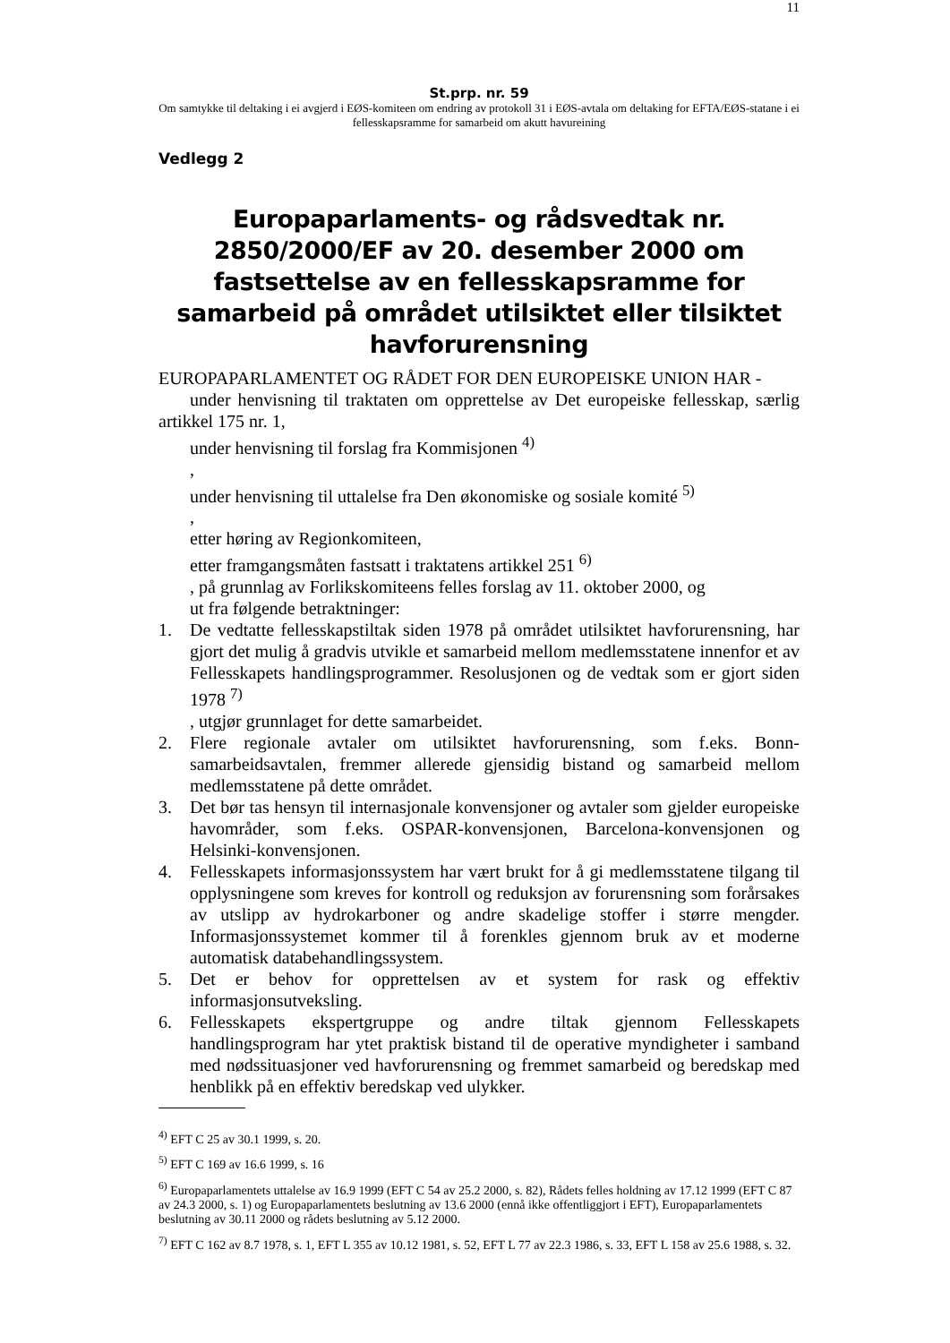St.prp. nr. 59 11
Om samtykke til deltaking i ei avgjerd i EØS-komiteen om endring av protokoll 31 i EØS-avtala om deltaking for EFTA/EØS-statane i ei fellesskapsramme for samarbeid om akutt havureining
Vedlegg 2
Europaparlaments- og rådsvedtak nr. 2850/2000/EF av 20. desember 2000 om fastsettelse av en fellesskapsramme for samarbeid på området utilsiktet eller tilsiktet havforurensning
EUROPAPARLAMENTET OG RÅDET FOR DEN EUROPEISKE UNION HAR -
under henvisning til traktaten om opprettelse av Det europeiske fellesskap, særlig artikkel 175 nr. 1,
under henvisning til forslag fra Kommisjonen <sup>4)</sup>
,
under henvisning til uttalelse fra Den økonomiske og sosiale komité <sup>5)</sup>
,
etter høring av Regionkomiteen,
etter framgangsmåten fastsatt i traktatens artikkel 251 <sup>6)</sup>
, på grunnlag av Forlikskomiteens felles forslag av 11. oktober 2000, og
ut fra følgende betraktninger:
1. De vedtatte fellesskapstiltak siden 1978 på området utilsiktet havforurensning, har gjort det mulig å gradvis utvikle et samarbeid mellom medlemsstatene innenfor et av Fellesskapets handlingsprogrammer. Resolusjonen og de vedtak som er gjort siden 1978 <sup>7)</sup>
, utgjør grunnlaget for dette samarbeidet.
2. Flere regionale avtaler om utilsiktet havforurensning, som f.eks. Bonn-samarbeidsavtalen, fremmer allerede gjensidig bistand og samarbeid mellom medlemsstatene på dette området.
3. Det bør tas hensyn til internasjonale konvensjoner og avtaler som gjelder europeiske havområder, som f.eks. OSPAR-konvensjonen, Barcelona-konvensjonen og Helsinki-konvensjonen.
4. Fellesskapets informasjonssystem har vært brukt for å gi medlemsstatene tilgang til opplysningene som kreves for kontroll og reduksjon av forurensning som forårsakes av utslipp av hydrokarboner og andre skadelige stoffer i større mengder. Informasjonssystemet kommer til å forenkles gjennom bruk av et moderne automatisk databehandlingssystem.
5. Det er behov for opprettelsen av et system for rask og effektiv informasjonsutveksling.
6. Fellesskapets ekspertgruppe og andre tiltak gjennom Fellesskapets handlingsprogram har ytet praktisk bistand til de operative myndigheter i samband med nødssituasjoner ved havforurensning og fremmet samarbeid og beredskap med henblikk på en effektiv beredskap ved ulykker.
<sup>4)</sup> EFT C 25 av 30.1 1999, s. 20.
<sup>5)</sup> EFT C 169 av 16.6 1999, s. 16
<sup>6)</sup> Europaparlamentets uttalelse av 16.9 1999 (EFT C 54 av 25.2 2000, s. 82), Rådets felles holdning av 17.12 1999 (EFT C 87 av 24.3 2000, s. 1) og Europaparlamentets beslutning av 13.6 2000 (ennå ikke offentliggjort i EFT), Europaparlamentets beslutning av 30.11 2000 og rådets beslutning av 5.12 2000.
<sup>7)</sup> EFT C 162 av 8.7 1978, s. 1, EFT L 355 av 10.12 1981, s. 52, EFT L 77 av 22.3 1986, s. 33, EFT L 158 av 25.6 1988, s. 32.